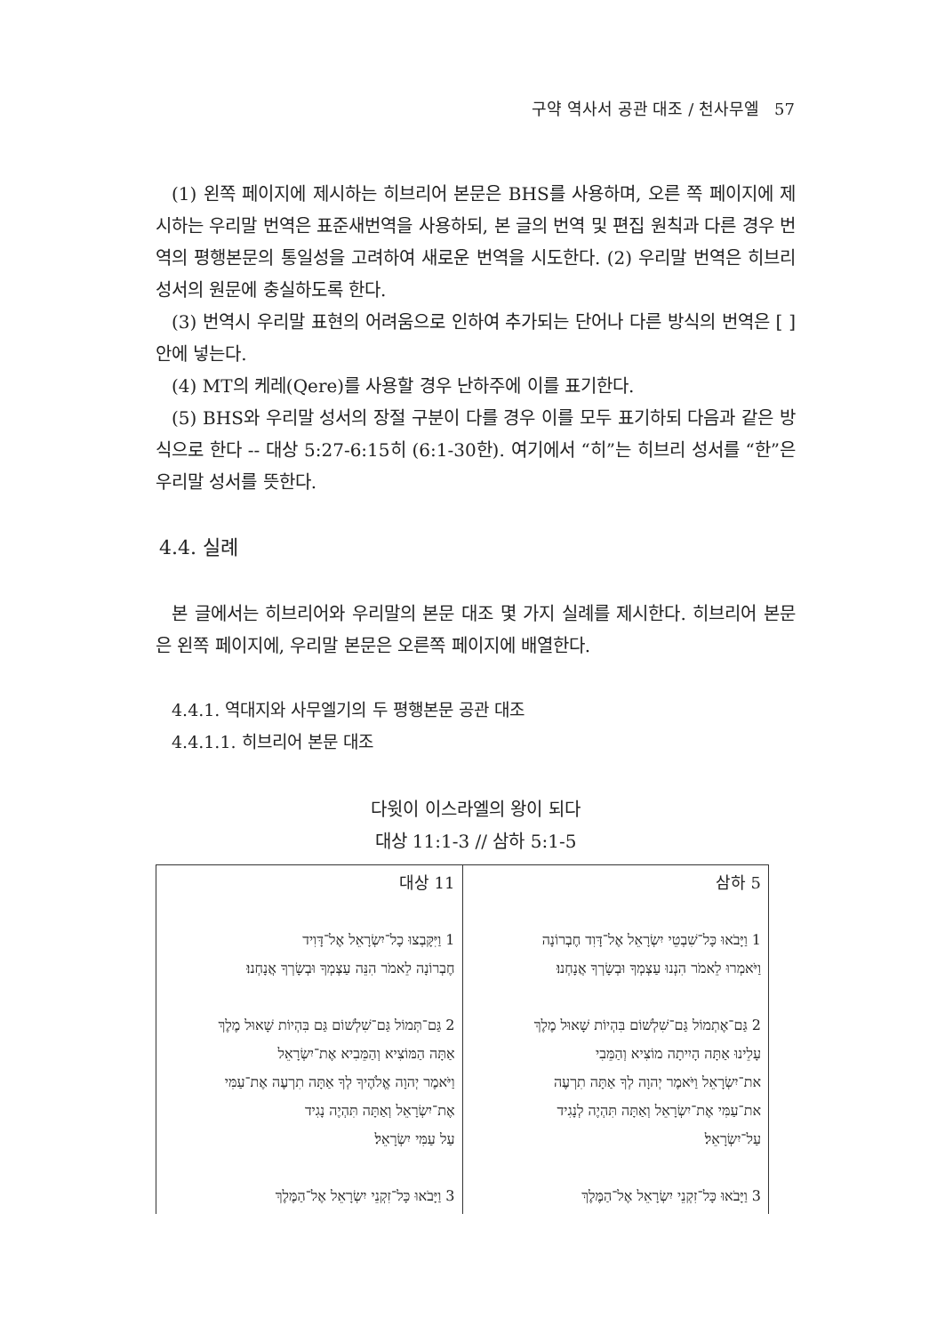구약 역사서 공관 대조 / 천사무엘 57
(1) 왼쪽 페이지에 제시하는 히브리어 본문은 BHS를 사용하며, 오른 쪽 페이지에 제시하는 우리말 번역은 표준새번역을 사용하되, 본 글의 번역 및 편집 원칙과 다른 경우 번역의 평행본문의 통일성을 고려하여 새로운 번역을 시도한다. (2) 우리말 번역은 히브리 성서의 원문에 충실하도록 한다.
(3) 번역시 우리말 표현의 어려움으로 인하여 추가되는 단어나 다른 방식의 번역은 [ ]안에 넣는다.
(4) MT의 케레(Qere)를 사용할 경우 난하주에 이를 표기한다.
(5) BHS와 우리말 성서의 장절 구분이 다를 경우 이를 모두 표기하되 다음과 같은 방식으로 한다 -- 대상 5:27-6:15히 (6:1-30한). 여기에서 “히”는 히브리 성서를 “한”은 우리말 성서를 뜻한다.
4.4. 실례
본 글에서는 히브리어와 우리말의 본문 대조 몇 가지 실례를 제시한다. 히브리어 본문은 왼쪽 페이지에, 우리말 본문은 오른쪽 페이지에 배열한다.
4.4.1. 역대지와 사무엘기의 두 평행본문 공관 대조
4.4.1.1. 히브리어 본문 대조
다윗이 이스라엘의 왕이 되다
대상 11:1-3 // 삼하 5:1-5
| 대상 11 1 וַיִּקָּבְצוּ כָל־יִשְׂרָאֵל אֶל־דָּוִיד חֶבְרוֹנָה לֵאמֹר הִנֵּה עַצְמְךָ וּבְשָׂרְךָ אֲנָחְנוּ׃ 2 גַּם־תְּמוֹל גַּם־שִׁלְשׁוֹם גַּם בִּהְיוֹת שָׁאוּל מֶלֶךְ אַתָּה הַמּוֹצִיא וְהַמֵּבִיא אֶת־יִשְׂרָאֵל וַיֹּאמֶר יְהוָה אֱלֹהֶיךָ לְךָ אַתָּה תִרְעֶה אֶת־עַמִּי אֶת־יִשְׂרָאֵל וְאַתָּה תִּהְיֶה נָגִיד עַל עַמִּי יִשְׂרָאֵל׃ 3 וַיָּבֹאוּ כָּל־זִקְנֵי יִשְׂרָאֵל אֶל־הַמֶּלֶךְ | 삼하 5 1 וַיָּבֹאוּ כָּל־שִׁבְטֵי יִשְׂרָאֵל אֶל־דָּוִד חֶבְרוֹנָה וַיֹּאמְרוּ לֵאמֹר הִנְנוּ עַצְמְךָ וּבְשָׂרְךָ אֲנָחְנוּ׃ 2 גַּם־אֶתְמוֹל גַּם־שִׁלְשׁוֹם בִּהְיוֹת שָׁאוּל מֶלֶךְ עָלֵינוּ אַתָּה הָיִיתָה מוֹצִיא וְהַמֵּבִי את־יִשְׂרָאֵל וַיֹּאמֶר יְהוָה לְךָ אַתָּה תִרְעֶה את־עַמִּי אֶת־יִשְׂרָאֵל וְאַתָּה תִּהְיֶה לְנָגִיד עַל־יִשְׂרָאֵל׃ 3 וַיָּבֹאוּ כָּל־זִקְנֵי יִשְׂרָאֵל אֶל־הַמֶּלֶךְ |